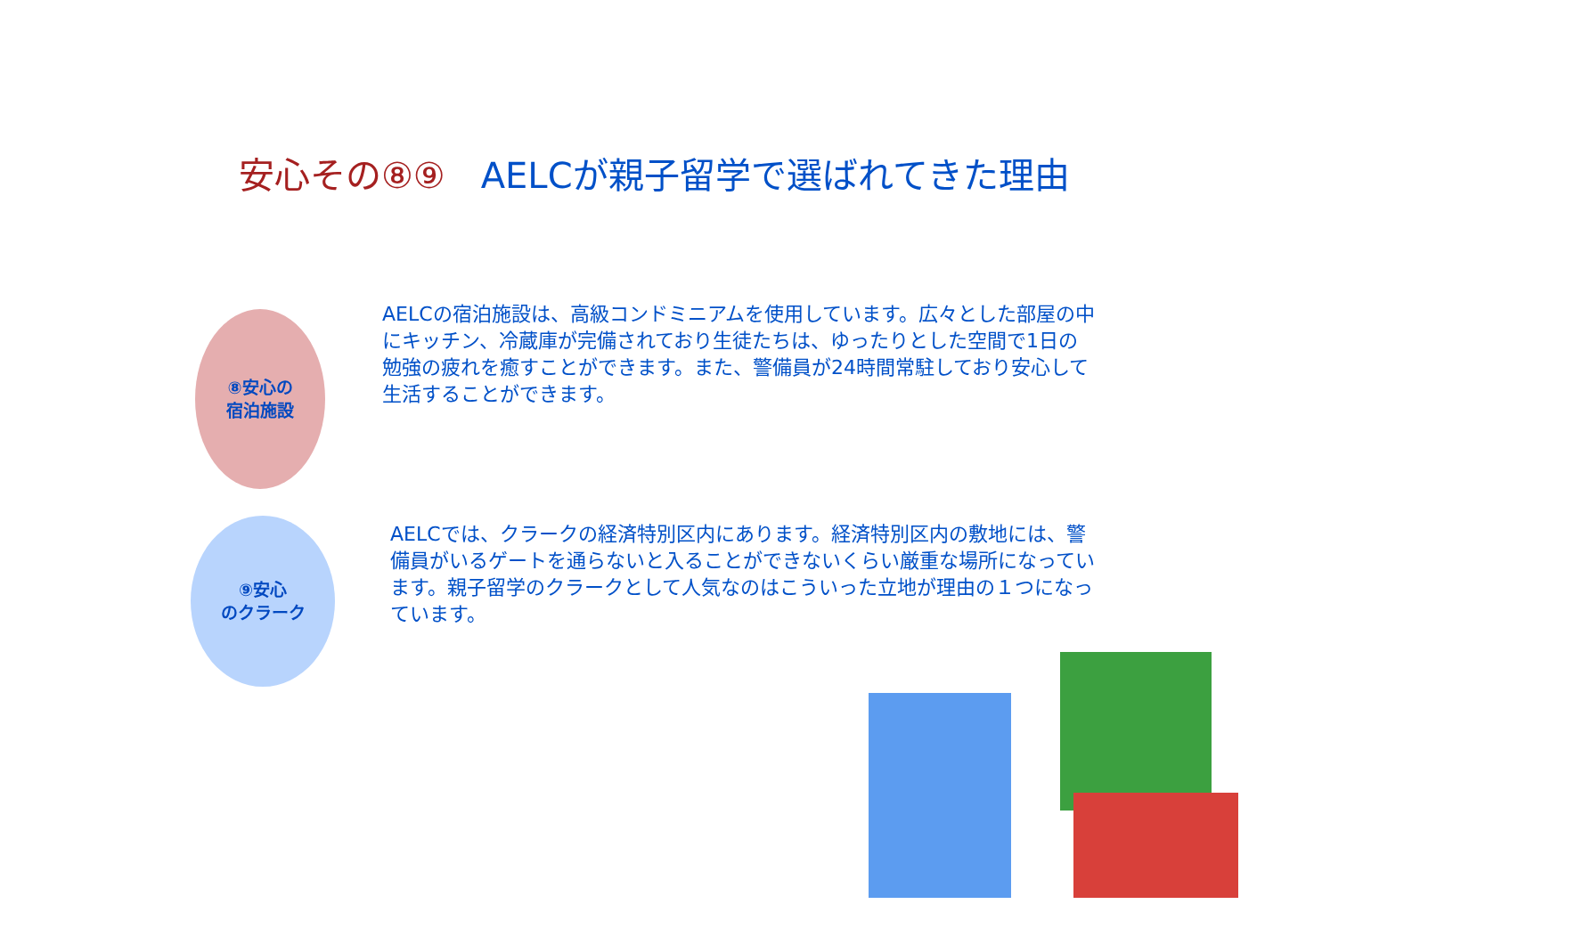安心その⑧⑨　AELCが親子留学で選ばれてきた理由
⑧安心の
宿泊施設
AELCの宿泊施設は、高級コンドミニアムを使用しています。広々とした部屋の中にキッチン、冷蔵庫が完備されており生徒たちは、ゆったりとした空間で1日の勉強の疲れを癒すことができます。また、警備員が24時間常駐しており安心して生活することができます。
⑨安心
のクラーク
AELCでは、クラークの経済特別区内にあります。経済特別区内の敷地には、警備員がいるゲートを通らないと入ることができないくらい厳重な場所になっています。親子留学のクラークとして人気なのはこういった立地が理由の１つになっています。